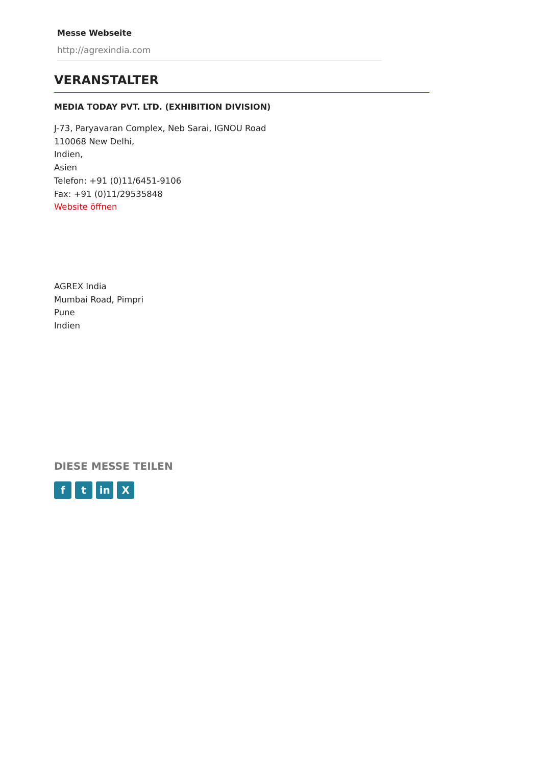Messe Webseite
http://agrexindia.com
VERANSTALTER
MEDIA TODAY PVT. LTD. (EXHIBITION DIVISION)
J-73, Paryavaran Complex, Neb Sarai, IGNOU Road
110068 New Delhi,
Indien,
Asien
Telefon: +91 (0)11/6451-9106
Fax: +91 (0)11/29535848
Website öffnen
AGREX India
Mumbai Road, Pimpri
Pune
Indien
DIESE MESSE TEILEN
f t in X